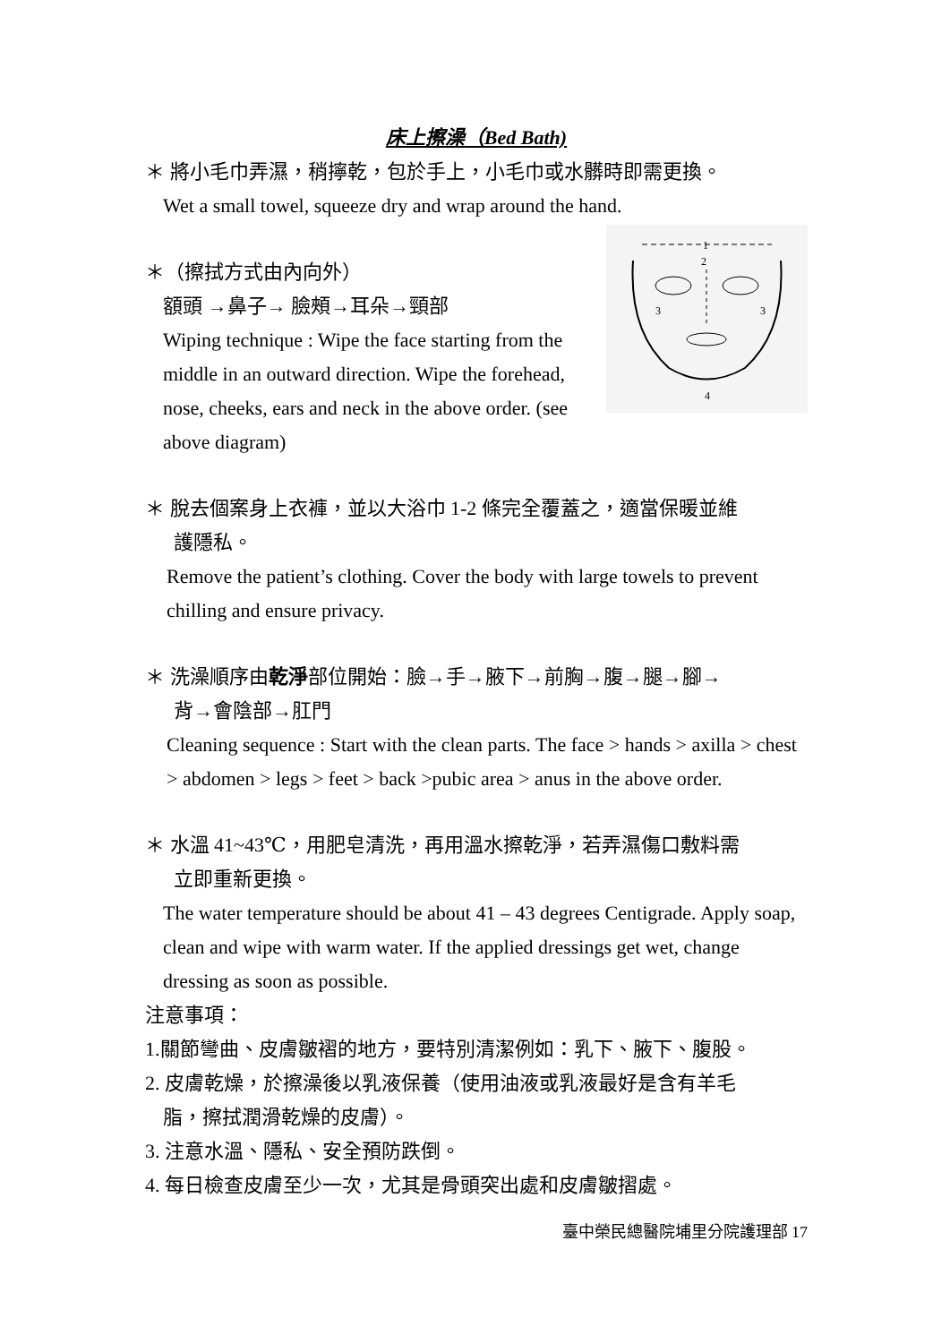床上擦澡（Bed Bath)
＊ 將小毛巾弄濕，稍擰乾，包於手上，小毛巾或水髒時即需更換。
Wet a small towel, squeeze dry and wrap around the hand.
1
2
3
3
4
＊（擦拭方式由內向外）
額頭 →鼻子→ 臉頰→耳朵→頸部
Wiping technique : Wipe the face starting from the middle in an outward direction. Wipe the forehead, nose, cheeks, ears and neck in the above order. (see above diagram)
＊ 脫去個案身上衣褲，並以大浴巾 1-2 條完全覆蓋之，適當保暖並維
護隱私。
Remove the patient’s clothing. Cover the body with large towels to prevent chilling and ensure privacy.
＊ 洗澡順序由乾淨部位開始：臉→手→腋下→前胸→腹→腿→腳→
背→會陰部→肛門
Cleaning sequence : Start with the clean parts. The face > hands > axilla > chest > abdomen > legs > feet > back >pubic area > anus in the above order.
＊ 水溫 41~43℃，用肥皂清洗，再用溫水擦乾淨，若弄濕傷口敷料需
立即重新更換。
The water temperature should be about 41 – 43 degrees Centigrade. Apply soap, clean and wipe with warm water. If the applied dressings get wet, change dressing as soon as possible.
注意事項：
1.關節彎曲、皮膚皺褶的地方，要特別清潔例如：乳下、腋下、腹股。
2. 皮膚乾燥，於擦澡後以乳液保養（使用油液或乳液最好是含有羊毛
脂，擦拭潤滑乾燥的皮膚）。
3. 注意水溫、隱私、安全預防跌倒。
4. 每日檢查皮膚至少一次，尤其是骨頭突出處和皮膚皺摺處。
臺中榮民總醫院埔里分院護理部 17